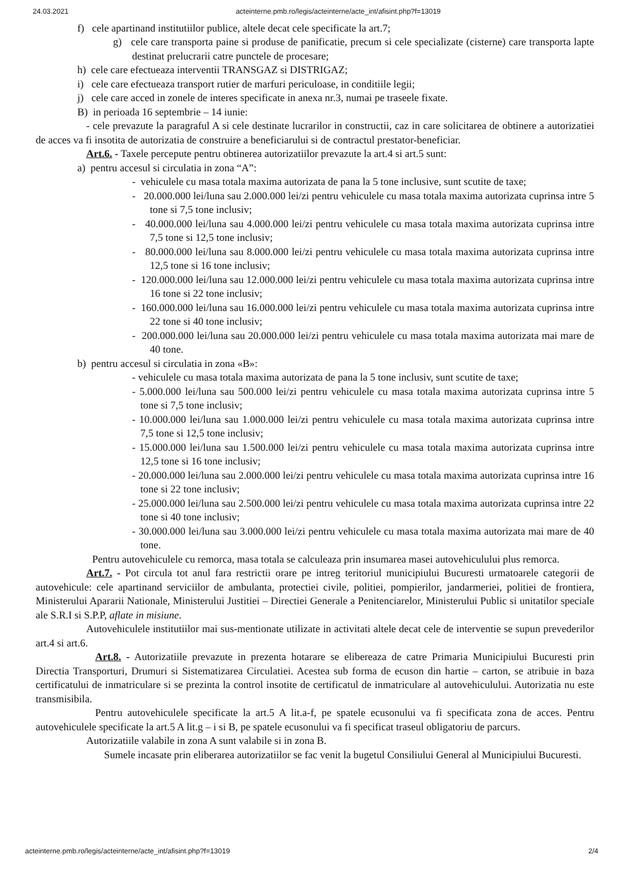24.03.2021 acteinterne.pmb.ro/legis/acteinterne/acte_int/afisint.php?f=13019
f) cele apartinand institutiilor publice, altele decat cele specificate la art.7;
g) cele care transporta paine si produse de panificatie, precum si cele specializate (cisterne) care transporta lapte destinat prelucrarii catre punctele de procesare;
h) cele care efectueaza interventii TRANSGAZ si DISTRIGAZ;
i) cele care efectueaza transport rutier de marfuri periculoase, in conditiile legii;
j) cele care acced in zonele de interes specificate in anexa nr.3, numai pe traseele fixate.
B) in perioada 16 septembrie – 14 iunie:
- cele prevazute la paragraful A si cele destinate lucrarilor in constructii, caz in care solicitarea de obtinere a autorizatiei de acces va fi insotita de autorizatia de construire a beneficiarului si de contractul prestator-beneficiar.
Art.6. - Taxele percepute pentru obtinerea autorizatiilor prevazute la art.4 si art.5 sunt:
a) pentru accesul si circulatia in zona “A”:
- vehiculele cu masa totala maxima autorizata de pana la 5 tone inclusive, sunt scutite de taxe;
- 20.000.000 lei/luna sau 2.000.000 lei/zi pentru vehiculele cu masa totala maxima autorizata cuprinsa intre 5 tone si 7,5 tone inclusiv;
- 40.000.000 lei/luna sau 4.000.000 lei/zi pentru vehiculele cu masa totala maxima autorizata cuprinsa intre 7,5 tone si 12,5 tone inclusiv;
- 80.000.000 lei/luna sau 8.000.000 lei/zi pentru vehiculele cu masa totala maxima autorizata cuprinsa intre 12,5 tone si 16 tone inclusiv;
- 120.000.000 lei/luna sau 12.000.000 lei/zi pentru vehiculele cu masa totala maxima autorizata cuprinsa intre 16 tone si 22 tone inclusiv;
- 160.000.000 lei/luna sau 16.000.000 lei/zi pentru vehiculele cu masa totala maxima autorizata cuprinsa intre 22 tone si 40 tone inclusiv;
- 200.000.000 lei/luna sau 20.000.000 lei/zi pentru vehiculele cu masa totala maxima autorizata mai mare de 40 tone.
b) pentru accesul si circulatia in zona «B»:
- vehiculele cu masa totala maxima autorizata de pana la 5 tone inclusiv, sunt scutite de taxe;
- 5.000.000 lei/luna sau 500.000 lei/zi pentru vehiculele cu masa totala maxima autorizata cuprinsa intre 5 tone si 7,5 tone inclusiv;
- 10.000.000 lei/luna sau 1.000.000 lei/zi pentru vehiculele cu masa totala maxima autorizata cuprinsa intre 7,5 tone si 12,5 tone inclusiv;
- 15.000.000 lei/luna sau 1.500.000 lei/zi pentru vehiculele cu masa totala maxima autorizata cuprinsa intre 12,5 tone si 16 tone inclusiv;
- 20.000.000 lei/luna sau 2.000.000 lei/zi pentru vehiculele cu masa totala maxima autorizata cuprinsa intre 16 tone si 22 tone inclusiv;
- 25.000.000 lei/luna sau 2.500.000 lei/zi pentru vehiculele cu masa totala maxima autorizata cuprinsa intre 22 tone si 40 tone inclusiv;
- 30.000.000 lei/luna sau 3.000.000 lei/zi pentru vehiculele cu masa totala maxima autorizata mai mare de 40 tone.
Pentru autovehiculele cu remorca, masa totala se calculeaza prin insumarea masei autovehiculului plus remorca.
Art.7. - Pot circula tot anul fara restrictii orare pe intreg teritoriul municipiului Bucuresti urmatoarele categorii de autovehicule: cele apartinand serviciilor de ambulanta, protectiei civile, politiei, pompierilor, jandarmeriei, politiei de frontiera, Ministerului Apararii Nationale, Ministerului Justitiei – Directiei Generale a Penitenciarelor, Ministerului Public si unitatilor speciale ale S.R.I si S.P.P, aflate in misiune.
Autovehiculele institutiilor mai sus-mentionate utilizate in activitati altele decat cele de interventie se supun prevederilor art.4 si art.6.
Art.8. - Autorizatiile prevazute in prezenta hotarare se elibereaza de catre Primaria Municipiului Bucuresti prin Directia Transporturi, Drumuri si Sistematizarea Circulatiei. Acestea sub forma de ecuson din hartie – carton, se atribuie in baza certificatului de inmatriculare si se prezinta la control insotite de certificatul de inmatriculare al autovehiculului. Autorizatia nu este transmisibila.
Pentru autovehiculele specificate la art.5 A lit.a-f, pe spatele ecusonului va fi specificata zona de acces. Pentru autovehiculele specificate la art.5 A lit.g – i si B, pe spatele ecusonului va fi specificat traseul obligatoriu de parcurs.
Autorizatiile valabile in zona A sunt valabile si in zona B.
Sumele incasate prin eliberarea autorizatiilor se fac venit la bugetul Consiliului General al Municipiului Bucuresti.
acteinterne.pmb.ro/legis/acteinterne/acte_int/afisint.php?f=13019 2/4